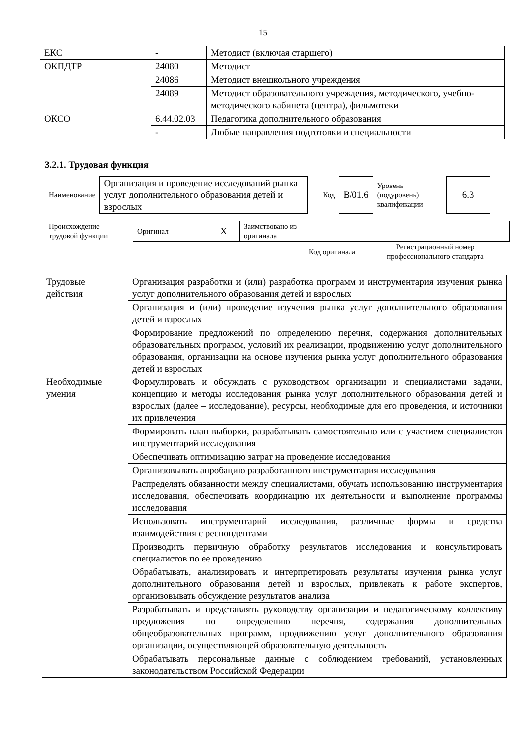15
| ЕКС | - | Методист (включая старшего) |
| ОКПДТР | 24080 | Методист |
| | 24086 | Методист внешкольного учреждения |
| | 24089 | Методист образовательного учреждения, методического, учебно-методического кабинета (центра), фильмотеки |
| ОКСО | 6.44.02.03 | Педагогика дополнительного образования |
| | - | Любые направления подготовки и специальности |
3.2.1. Трудовая функция
| Наименование | Организация и проведение исследований рынка услуг дополнительного образования детей и взрослых | Код | B/01.6 | Уровень (подуровень) квалификации | 6.3 |
| Происхождение трудовой функции | Оригинал | X | Заимствовано из оригинала | | |
| | | | | Код оригинала | Регистрационный номер профессионального стандарта |
| Трудовые действия | Организация разработки и (или) разработка программ и инструментария изучения рынка услуг дополнительного образования детей и взрослых |
| | Организация и (или) проведение изучения рынка услуг дополнительного образования детей и взрослых |
| | Формирование предложений по определению перечня, содержания дополнительных образовательных программ, условий их реализации, продвижению услуг дополнительного образования, организации на основе изучения рынка услуг дополнительного образования детей и взрослых |
| Необходимые умения | Формулировать и обсуждать с руководством организации и специалистами задачи, концепцию и методы исследования рынка услуг дополнительного образования детей и взрослых (далее – исследование), ресурсы, необходимые для его проведения, и источники их привлечения |
| | Формировать план выборки, разрабатывать самостоятельно или с участием специалистов инструментарий исследования |
| | Обеспечивать оптимизацию затрат на проведение исследования |
| | Организовывать апробацию разработанного инструментария исследования |
| | Распределять обязанности между специалистами, обучать использованию инструментария исследования, обеспечивать координацию их деятельности и выполнение программы исследования |
| | Использовать инструментарий исследования, различные формы и средства взаимодействия с респондентами |
| | Производить первичную обработку результатов исследования и консультировать специалистов по ее проведению |
| | Обрабатывать, анализировать и интерпретировать результаты изучения рынка услуг дополнительного образования детей и взрослых, привлекать к работе экспертов, организовывать обсуждение результатов анализа |
| | Разрабатывать и представлять руководству организации и педагогическому коллективу предложения по определению перечня, содержания дополнительных общеобразовательных программ, продвижению услуг дополнительного образования организации, осуществляющей образовательную деятельность |
| | Обрабатывать персональные данные с соблюдением требований, установленных законодательством Российской Федерации |